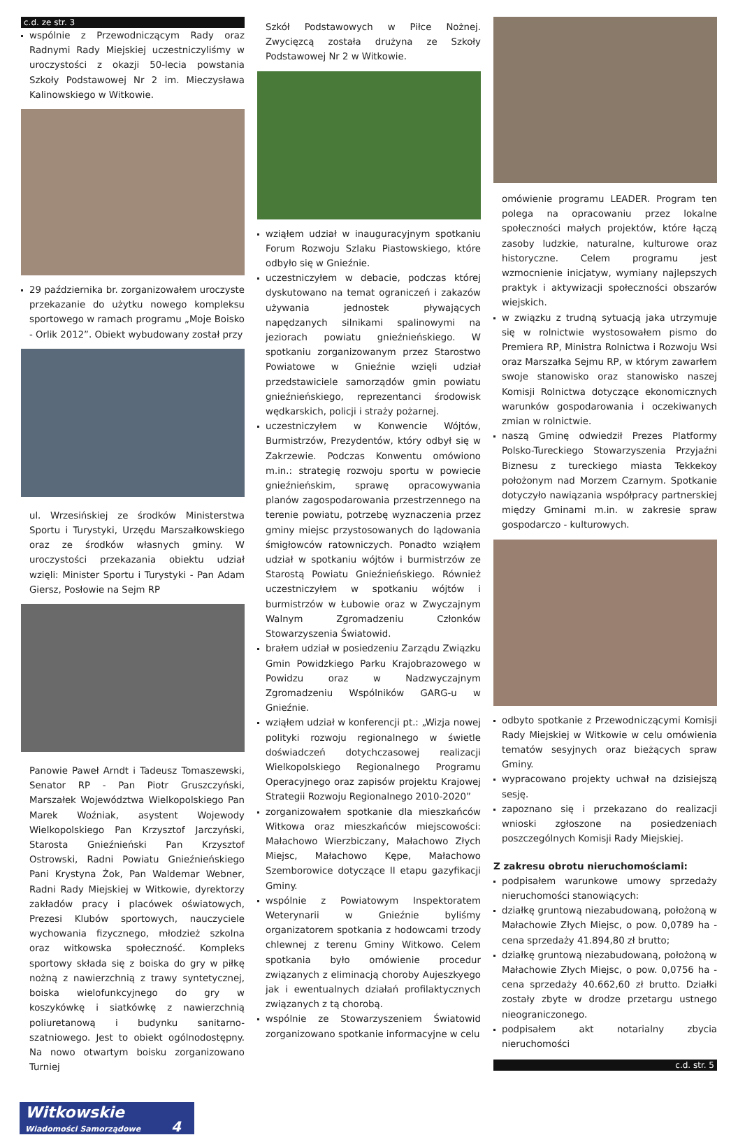c.d. ze str. 3
wspólnie z Przewodniczącym Rady oraz Radnymi Rady Miejskiej uczestniczyliśmy w uroczystości z okazji 50-lecia powstania Szkoły Podstawowej Nr 2 im. Mieczysława Kalinowskiego w Witkowie.
29 października br. zorganizowałem uroczyste przekazanie do użytku nowego kompleksu sportowego w ramach programu „Moje Boisko - Orlik 2012”. Obiekt wybudowany został przy
ul. Wrzesińskiej ze środków Ministerstwa Sportu i Turystyki, Urzędu Marszałkowskiego oraz ze środków własnych gminy. W uroczystości przekazania obiektu udział wzięli: Minister Sportu i Turystyki - Pan Adam Giersz, Posłowie na Sejm RP
Panowie Paweł Arndt i Tadeusz Tomaszewski, Senator RP - Pan Piotr Gruszczyński, Marszałek Województwa Wielkopolskiego Pan Marek Woźniak, asystent Wojewody Wielkopolskiego Pan Krzysztof Jarczyński, Starosta Gnieźnieński Pan Krzysztof Ostrowski, Radni Powiatu Gnieźnieńskiego Pani Krystyna Żok, Pan Waldemar Webner, Radni Rady Miejskiej w Witkowie, dyrektorzy zakładów pracy i placówek oświatowych, Prezesi Klubów sportowych, nauczyciele wychowania fizycznego, młodzież szkolna oraz witkowska społeczność. Kompleks sportowy składa się z boiska do gry w piłkę nożną z nawierzchnią z trawy syntetycznej, boiska wielofunkcyjnego do gry w koszykówkę i siatkówkę z nawierzchnią poliuretanową i budynku sanitarno-szatniowego. Jest to obiekt ogólnodostępny. Na nowo otwartym boisku zorganizowano Turniej
Szkół Podstawowych w Piłce Nożnej. Zwycięzcą została drużyna ze Szkoły Podstawowej Nr 2 w Witkowie.
wziąłem udział w inauguracyjnym spotkaniu Forum Rozwoju Szlaku Piastowskiego, które odbyło się w Gnieźnie.
uczestniczyłem w debacie, podczas której dyskutowano na temat ograniczeń i zakazów używania jednostek pływających napędzanych silnikami spalinowymi na jeziorach powiatu gnieźnieńskiego. W spotkaniu zorganizowanym przez Starostwo Powiatowe w Gnieźnie wzięli udział przedstawiciele samorządów gmin powiatu gnieźnieńskiego, reprezentanci środowisk wędkarskich, policji i straży pożarnej.
uczestniczyłem w Konwencie Wójtów, Burmistrzów, Prezydentów, który odbył się w Zakrzewie. Podczas Konwentu omówiono m.in.: strategię rozwoju sportu w powiecie gnieźnieńskim, sprawę opracowywania planów zagospodarowania przestrzennego na terenie powiatu, potrzebę wyznaczenia przez gminy miejsc przystosowanych do lądowania śmigłowców ratowniczych. Ponadto wziąłem udział w spotkaniu wójtów i burmistrzów ze Starostą Powiatu Gnieźnieńskiego. Również uczestniczyłem w spotkaniu wójtów i burmistrzów w Łubowie oraz w Zwyczajnym Walnym Zgromadzeniu Członków Stowarzyszenia Światowid.
brałem udział w posiedzeniu Zarządu Związku Gmin Powidzkiego Parku Krajobrazowego w Powidzu oraz w Nadzwyczajnym Zgromadzeniu Wspólników GARG-u w Gnieźnie.
wziąłem udział w konferencji pt.: „Wizja nowej polityki rozwoju regionalnego w świetle doświadczeń dotychczasowej realizacji Wielkopolskiego Regionalnego Programu Operacyjnego oraz zapisów projektu Krajowej Strategii Rozwoju Regionalnego 2010-2020”
zorganizowałem spotkanie dla mieszkańców Witkowa oraz mieszkańców miejscowości: Małachowo Wierzbiczany, Małachowo Złych Miejsc, Małachowo Kępe, Małachowo Szemborowice dotyczące II etapu gazyfikacji Gminy.
wspólnie z Powiatowym Inspektoratem Weterynarii w Gnieźnie byliśmy organizatorem spotkania z hodowcami trzody chlewnej z terenu Gminy Witkowo. Celem spotkania było omówienie procedur związanych z eliminacją choroby Aujeszkyego jak i ewentualnych działań profilaktycznych związanych z tą chorobą.
wspólnie ze Stowarzyszeniem Światowid zorganizowano spotkanie informacyjne w celu
omówienie programu LEADER. Program ten polega na opracowaniu przez lokalne społeczności małych projektów, które łączą zasoby ludzkie, naturalne, kulturowe oraz historyczne. Celem programu jest wzmocnienie inicjatyw, wymiany najlepszych praktyk i aktywizacji społeczności obszarów wiejskich.
w związku z trudną sytuacją jaka utrzymuje się w rolnictwie wystosowałem pismo do Premiera RP, Ministra Rolnictwa i Rozwoju Wsi oraz Marszałka Sejmu RP, w którym zawarłem swoje stanowisko oraz stanowisko naszej Komisji Rolnictwa dotyczące ekonomicznych warunków gospodarowania i oczekiwanych zmian w rolnictwie.
naszą Gminę odwiedził Prezes Platformy Polsko-Tureckiego Stowarzyszenia Przyjaźni Biznesu z tureckiego miasta Tekkekoy położonym nad Morzem Czarnym. Spotkanie dotyczyło nawiązania współpracy partnerskiej między Gminami m.in. w zakresie spraw gospodarczo - kulturowych.
odbyto spotkanie z Przewodniczącymi Komisji Rady Miejskiej w Witkowie w celu omówienia tematów sesyjnych oraz bieżących spraw Gminy.
wypracowano projekty uchwał na dzisiejszą sesję.
zapoznano się i przekazano do realizacji wnioski zgłoszone na posiedzeniach poszczególnych Komisji Rady Miejskiej.
Z zakresu obrotu nieruchomościami:
podpisałem warunkowe umowy sprzedaży nieruchomości stanowiących:
działkę gruntową niezabudowaną, położoną w Małachowie Złych Miejsc, o pow. 0,0789 ha - cena sprzedaży 41.894,80 zł brutto;
działkę gruntową niezabudowaną, położoną w Małachowie Złych Miejsc, o pow. 0,0756 ha - cena sprzedaży 40.662,60 zł brutto. Działki zostały zbyte w drodze przetargu ustnego nieograniczonego.
podpisałem akt notarialny zbycia nieruchomości
c.d. str. 5
Witkowskie
Wiadomości Samorządowe 4